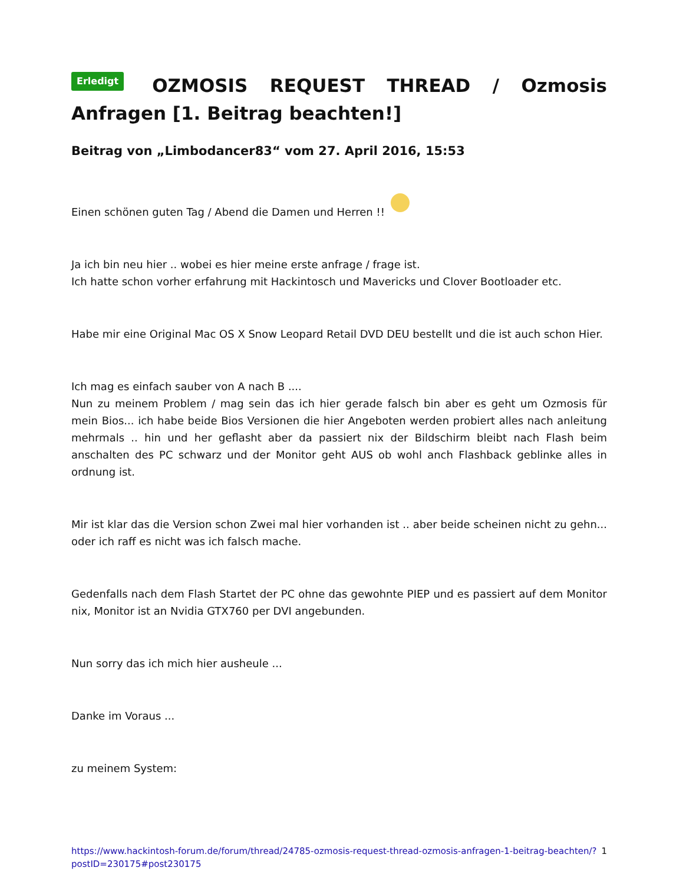Erledigt OZMOSIS REQUEST THREAD / Ozmosis Anfragen [1. Beitrag beachten!]
Beitrag von „Limbodancer83“ vom 27. April 2016, 15:53
Einen schönen guten Tag / Abend die Damen und Herren !!
Ja ich bin neu hier .. wobei es hier meine erste anfrage / frage ist.
Ich hatte schon vorher erfahrung mit Hackintosch und Mavericks und Clover Bootloader etc.
Habe mir eine Original Mac OS X Snow Leopard Retail DVD DEU bestellt und die ist auch schon Hier.
Ich mag es einfach sauber von A nach B ....
Nun zu meinem Problem / mag sein das ich hier gerade falsch bin aber es geht um Ozmosis für mein Bios... ich habe beide Bios Versionen die hier Angeboten werden probiert alles nach anleitung mehrmals .. hin und her geflasht aber da passiert nix der Bildschirm bleibt nach Flash beim anschalten des PC schwarz und der Monitor geht AUS ob wohl anch Flashback geblinke alles in ordnung ist.
Mir ist klar das die Version schon Zwei mal hier vorhanden ist .. aber beide scheinen nicht zu gehn... oder ich raff es nicht was ich falsch mache.
Gedenfalls nach dem Flash Startet der PC ohne das gewohnte PIEP und es passiert auf dem Monitor nix, Monitor ist an Nvidia GTX760 per DVI angebunden.
Nun sorry das ich mich hier ausheule ...
Danke im Voraus ...
zu meinem System:
https://www.hackintosh-forum.de/forum/thread/24785-ozmosis-request-thread-ozmosis-anfragen-1-beitrag-beachten/?postID=230175#post230175 1